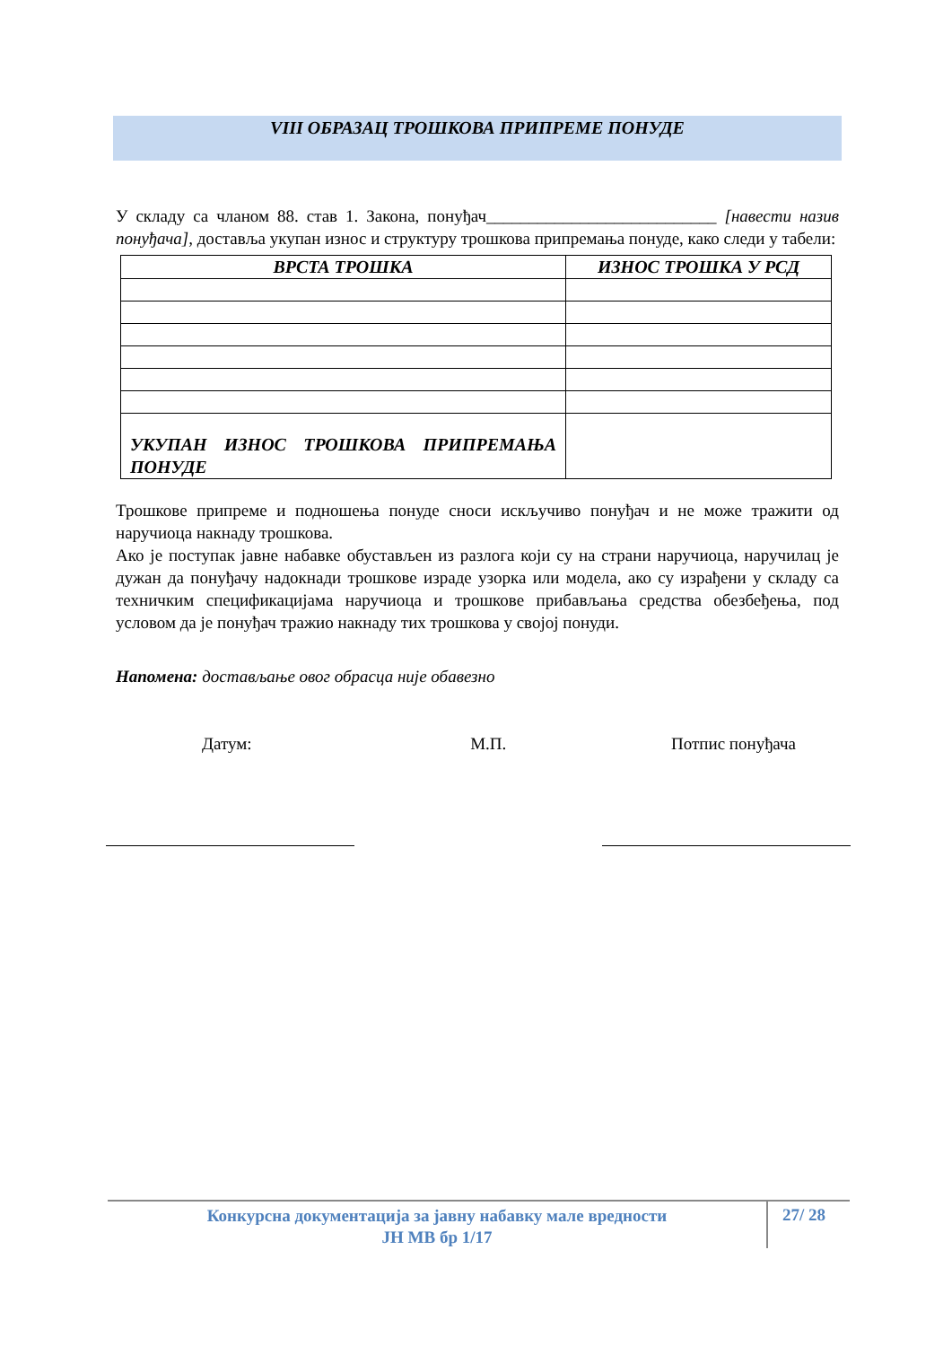VIII ОБРАЗАЦ ТРОШКОВА ПРИПРЕМЕ ПОНУДЕ
У складу са чланом 88. став 1. Закона, понуђач___________________________ [навести назив понуђача], доставља укупан износ и структуру трошкова припремања понуде, како следи у табели:
| ВРСТА ТРОШКА | ИЗНОС ТРОШКА У РСД |
| --- | --- |
| УКУПАН ИЗНОС ТРОШКОВА ПРИПРЕМАЊА ПОНУДЕ | |
Трошкове припреме и подношења понуде сноси искључиво понуђач и не може тражити од наручиоца накнаду трошкова.
Ако је поступак јавне набавке обустављен из разлога који су на страни наручиоца, наручилац је дужан да понуђачу надокнади трошкове израде узорка или модела, ако су израђени у складу са техничким спецификацијама наручиоца и трошкове прибављања средства обезбеђења, под условом да је понуђач тражио накнаду тих трошкова у својој понуди.
Напомена: достављање овог обрасца није обавезно
Датум: М.П. Потпис понуђача
Конкурсна документација за јавну набавку мале вредности
ЈН МВ бр 1/17
27/ 28